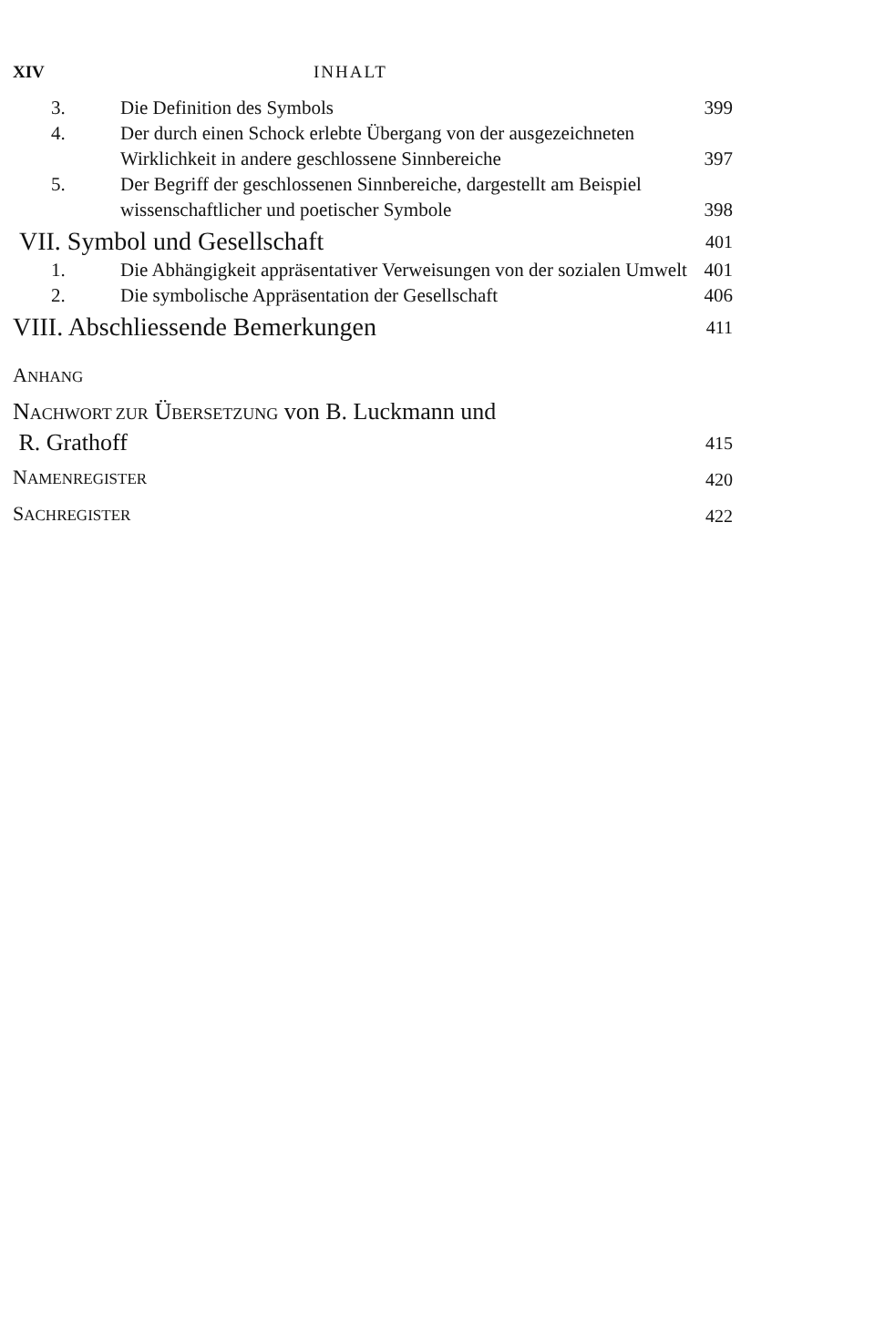XIV INHALT
3. Die Definition des Symbols
399
4. Der durch einen Schock erlebte Übergang von der ausgezeichneten Wirklichkeit in andere geschlossene Sinnbereiche
397
5. Der Begriff der geschlossenen Sinnbereiche, dargestellt am Beispiel wissenschaftlicher und poetischer Symbole
398
VII. Symbol und Gesellschaft
401
1. Die Abhängigkeit appräsentativer Verweisungen von der sozialen Umwelt
401
2. Die symbolische Appräsentation der Gesellschaft
406
VIII. Abschliessende Bemerkungen
411
ANHANG
NACHWORT ZUR ÜBERSETZUNG von B. Luckmann und
R. Grathoff
415
NAMENREGISTER
420
SACHREGISTER
422